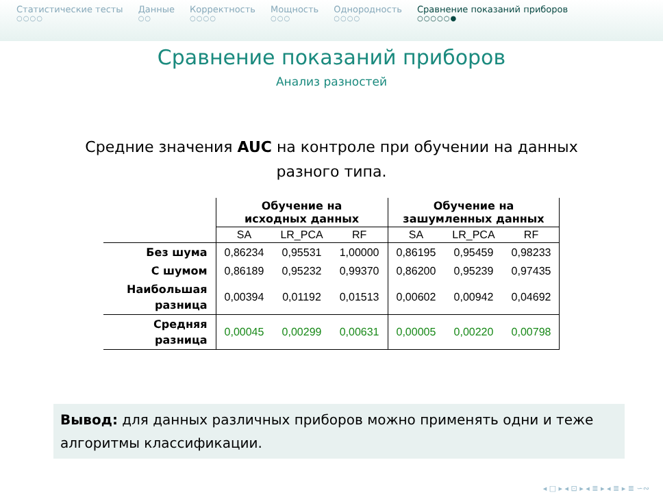Статистические тесты
○○○○
Данные
○○
Корректность
○○○○
Мощность
○○○
Однородность
○○○○
Сравнение показаний приборов
○○○○○●
Сравнение показаний приборов
Анализ разностей
Средние значения AUC на контроле при обучении на данных разного типа.
| | Обучение на исходных данных | | | Обучение на зашумленных данных | | |
| --- | --- | --- | --- | --- | --- | --- |
| | SA | LR_PCA | RF | SA | LR_PCA | RF |
| Без шума | 0,86234 | 0,95531 | 1,00000 | 0,86195 | 0,95459 | 0,98233 |
| С шумом | 0,86189 | 0,95232 | 0,99370 | 0,86200 | 0,95239 | 0,97435 |
| Наибольшая разница | 0,00394 | 0,01192 | 0,01513 | 0,00602 | 0,00942 | 0,04692 |
| Средняя разница | 0,00045 | 0,00299 | 0,00631 | 0,00005 | 0,00220 | 0,00798 |
Вывод: для данных различных приборов можно применять одни и теже алгоритмы классификации.
◂ □ ▸ ◂ ⊡ ▸ ◂ ≣ ▸ ◂ ≣ ▸ ≣ ∽∾